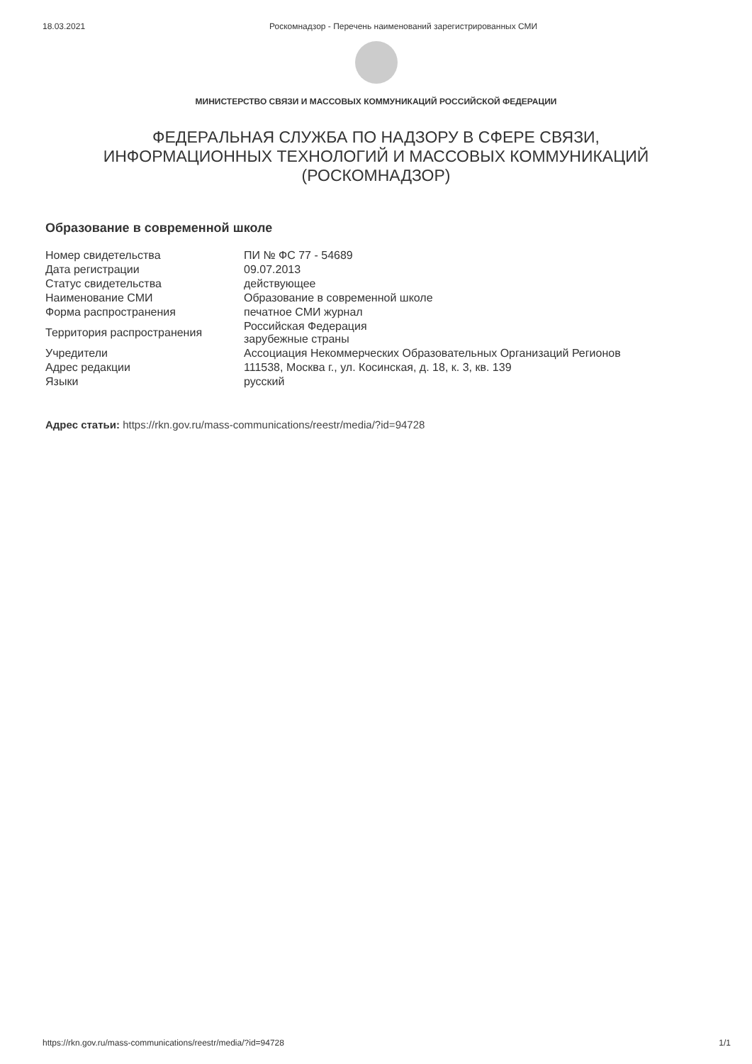18.03.2021 Роскомнадзор - Перечень наименований зарегистрированных СМИ
МИНИСТЕРСТВО СВЯЗИ И МАССОВЫХ КОММУНИКАЦИЙ РОССИЙСКОЙ ФЕДЕРАЦИИ
ФЕДЕРАЛЬНАЯ СЛУЖБА ПО НАДЗОРУ В СФЕРЕ СВЯЗИ,
ИНФОРМАЦИОННЫХ ТЕХНОЛОГИЙ И МАССОВЫХ КОММУНИКАЦИЙ
(РОСКОМНАДЗОР)
Образование в современной школе
| Номер свидетельства | ПИ № ФС 77 - 54689 |
| Дата регистрации | 09.07.2013 |
| Статус свидетельства | действующее |
| Наименование СМИ | Образование в современной школе |
| Форма распространения | печатное СМИ журнал |
| Территория распространения | Российская Федерация зарубежные страны |
| Учредители | Ассоциация Некоммерческих Образовательных Организаций Регионов |
| Адрес редакции | 111538, Москва г., ул. Косинская, д. 18, к. 3, кв. 139 |
| Языки | русский |
Адрес статьи: https://rkn.gov.ru/mass-communications/reestr/media/?id=94728
https://rkn.gov.ru/mass-communications/reestr/media/?id=94728 1/1